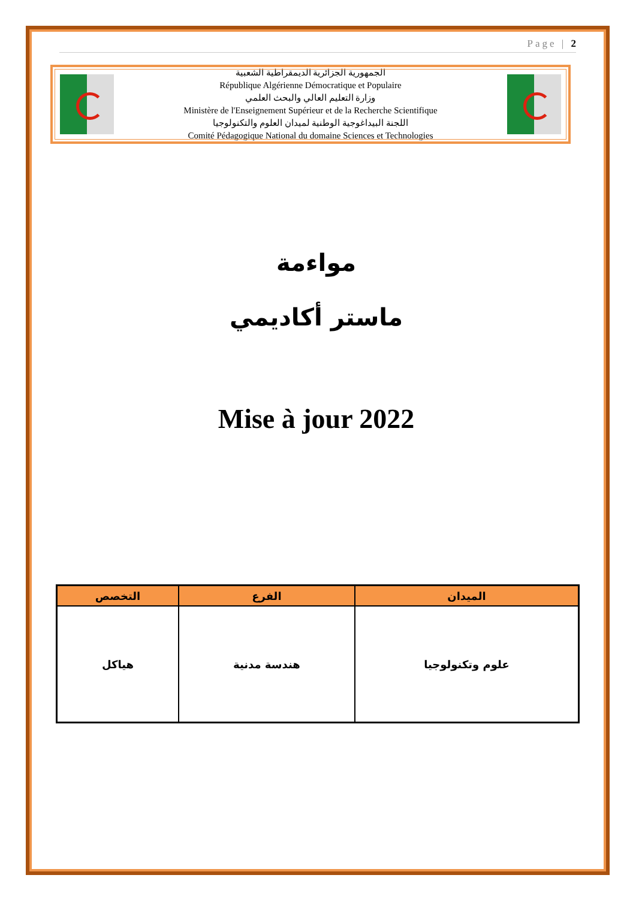Page | 2
الجمهورية الجزائرية الديمقراطية الشعبية
République Algérienne Démocratique et Populaire
وزارة التعليم العالي والبحث العلمي
Ministère de l'Enseignement Supérieur et de la Recherche Scientifique
اللجنة البيداغوجية الوطنية لميدان العلوم والتكنولوجيا
Comité Pédagogique National du domaine Sciences et Technologies
مواءمة
ماستر أكاديمي
Mise à jour 2022
| الميدان | الفرع | التخصص |
| --- | --- | --- |
| علوم وتكنولوجيا | هندسة مدنية | هياكل |